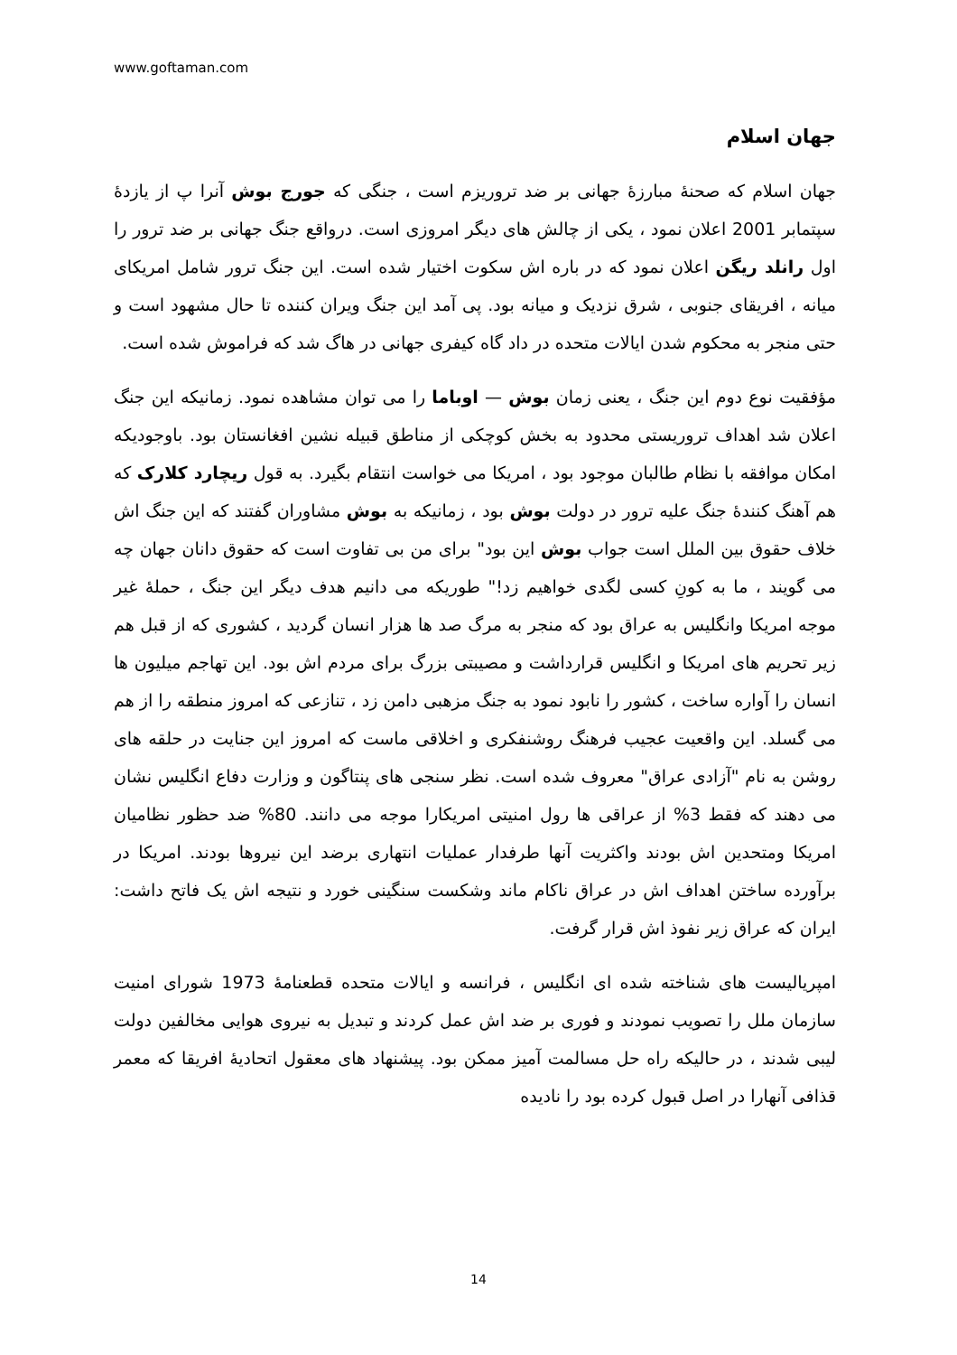www.goftaman.com
جهان اسلام
جهان اسلام که صحنۀ مبارزۀ جهانی بر ضد تروریزم است ، جنگی که جورج بوش آنرا پ از یازدۀ سپتمابر 2001 اعلان نمود ، یکی از چالش های دیگر امروزی است. درواقع جنگ جهانی بر ضد ترور را اول رانلد ریگن اعلان نمود که در باره اش سکوت اختیار شده است. این جنگ ترور شامل امریکای میانه ، افریقای جنوبی ، شرق نزدیک و میانه بود. پی آمد این جنگ ویران کننده تا حال مشهود است و حتی منجر به محکوم شدن ایالات متحده در داد گاه کیفری جهانی در هاگ شد که فراموش شده است.
مؤفقیت نوع دوم این جنگ ، یعنی زمان بوش — اوباما را می توان مشاهده نمود. زمانیکه این جنگ اعلان شد اهداف تروریستی محدود به بخش کوچکی از مناطق قبیله نشین افغانستان بود. باوجودیکه امکان موافقه با نظام طالبان موجود بود ، امریکا می خواست انتقام بگیرد. به قول ریچارد کلارک که هم آهنگ کنندۀ جنگ علیه ترور در دولت بوش بود ، زمانیکه به بوش مشاوران گفتند که این جنگ اش خلاف حقوق بین الملل است جواب بوش این بود" برای من بی تفاوت است که حقوق دانان جهان چه می گویند ، ما به کونِ کسی لگدی خواهیم زد!" طوریکه می دانیم هدف دیگر این جنگ ، حملۀ غیر موجه امریکا وانگلیس به عراق بود که منجر به مرگ صد ها هزار انسان گردید ، کشوری که از قبل هم زیر تحریم های امریکا و انگلیس قرارداشت و مصیبتی بزرگ برای مردم اش بود. این تهاجم میلیون ها انسان را آواره ساخت ، کشور را نابود نمود به جنگ مزهبی دامن زد ، تنازعی که امروز منطقه را از هم می گسلد. این واقعیت عجیب فرهنگ روشنفکری و اخلاقی ماست که امروز این جنایت در حلقه های روشن به نام "آزادی عراق" معروف شده است. نظر سنجی های پنتاگون و وزارت دفاع انگلیس نشان می دهند که فقط 3% از عراقی ها رول امنیتی امریکارا موجه می دانند. 80% ضد حظور نظامیان امریکا ومتحدین اش بودند واکثریت آنها طرفدار عملیات انتهاری برضد این نیروها بودند. امریکا در برآورده ساختن اهداف اش در عراق ناکام ماند وشکست سنگینی خورد و نتیجه اش یک فاتح داشت: ایران که عراق زیر نفوذ اش قرار گرفت.
امپریالیست های شناخته شده ای انگلیس ، فرانسه و ایالات متحده قطعنامۀ 1973 شورای امنیت سازمان ملل را تصویب نمودند و فوری بر ضد اش عمل کردند و تبدیل به نیروی هوایی مخالفین دولت لیبی شدند ، در حالیکه راه حل مسالمت آمیز ممکن بود. پیشنهاد های معقول اتحادیۀ افریقا که معمر قذافی آنهارا در اصل قبول کرده بود را نادیده
14